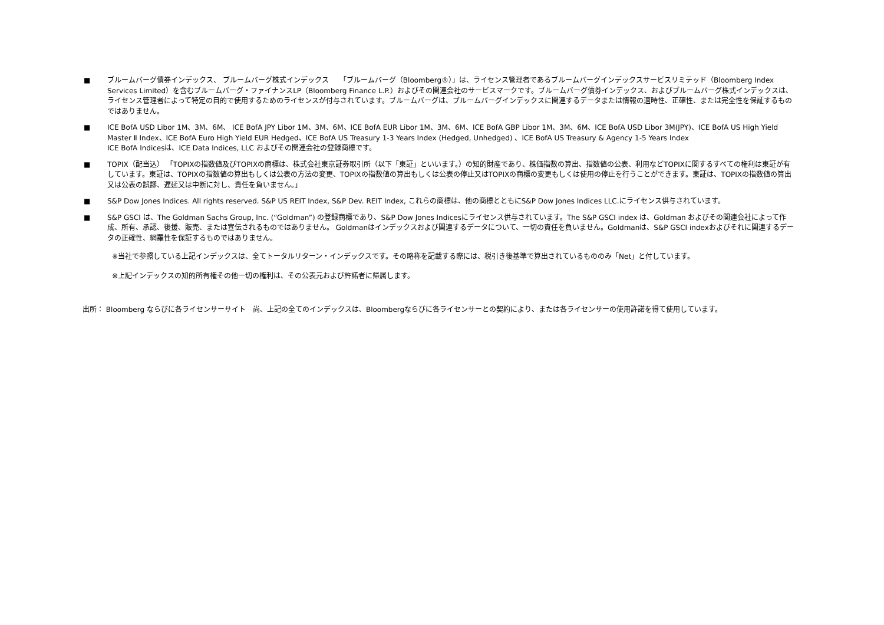■ ブルームバーグ債券インデックス、 ブルームバーグ株式インデックス　　「ブルームバーグ（Bloomberg®）」は、ライセンス管理者であるブルームバーグインデックスサービスリミテッド（Bloomberg Index Services Limited）を含むブルームバーグ・ファイナンスLP（Bloomberg Finance L.P.）およびその関連会社のサービスマークです。ブルームバーグ債券インデックス、およびブルームバーグ株式インデックスは、ライセンス管理者によって特定の目的で使用するためのライセンスが付与されています。ブルームバーグは、ブルームバーグインデックスに関連するデータまたは情報の適時性、正確性、または完全性を保証するものではありません。
■ ICE BofA USD Libor 1M、3M、6M、 ICE BofA JPY Libor 1M、3M、6M、ICE BofA EUR Libor 1M、3M、6M、ICE BofA GBP Libor 1M、3M、6M、ICE BofA USD Libor 3M(JPY)、ICE BofA US High Yield Master Ⅱ Index、ICE BofA Euro High Yield EUR Hedged、ICE BofA US Treasury 1-3 Years Index (Hedged, Unhedged) 、ICE BofA US Treasury & Agency 1-5 Years Index
ICE BofA Indicesは、ICE Data Indices, LLC およびその関連会社の登録商標です。
■ TOPIX（配当込） 「TOPIXの指数値及びTOPIXの商標は、株式会社東京証券取引所（以下「東証」といいます。）の知的財産であり、株価指数の算出、指数値の公表、利用などTOPIXに関するすべての権利は東証が有しています。東証は、TOPIXの指数値の算出もしくは公表の方法の変更、TOPIXの指数値の算出もしくは公表の停止又はTOPIXの商標の変更もしくは使用の停止を行うことができます。東証は、TOPIXの指数値の算出又は公表の誤謬、遅延又は中断に対し、責任を負いません。」
■ S&P Dow Jones Indices. All rights reserved. S&P US REIT Index, S&P Dev. REIT Index, これらの商標は、他の商標とともにS&P Dow Jones Indices LLC.にライセンス供与されています。
■ S&P GSCI は、The Goldman Sachs Group, Inc. (“Goldman”) の登録商標であり、S&P Dow Jones Indicesにライセンス供与されています。The S&P GSCI index は、Goldman およびその関連会社によって作成、所有、承認、後援、販売、または宣伝されるものではありません。 Goldmanはインデックスおよび関連するデータについて、一切の責任を負いません。Goldmanは、S&P GSCI indexおよびそれに関連するデータの正確性、網羅性を保証するものではありません。
※当社で参照している上記インデックスは、全てトータルリターン・インデックスです。その略称を記載する際には、税引き後基準で算出されているもののみ「Net」と付しています。
※上記インデックスの知的所有権その他一切の権利は、その公表元および許諾者に帰属します。
出所： Bloomberg ならびに各ライセンサーサイト　尚、上記の全てのインデックスは、Bloombergならびに各ライセンサーとの契約により、または各ライセンサーの使用許諾を得て使用しています。